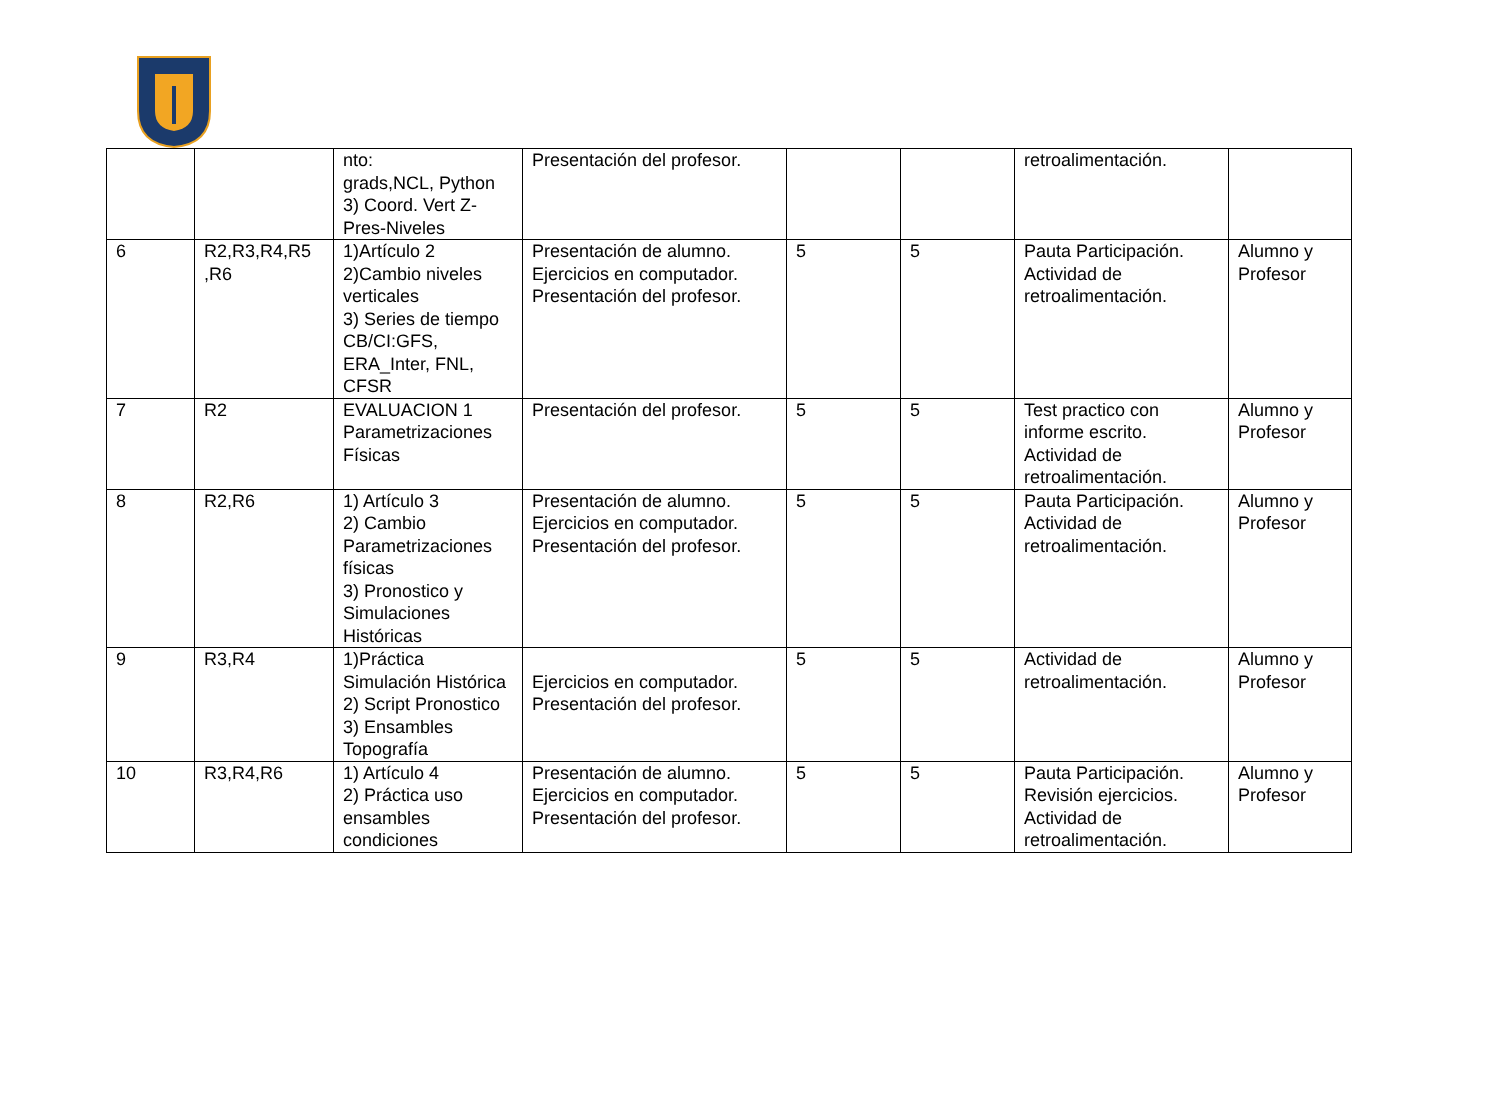| | | nto: grads,NCL, Python 3) Coord. Vert Z-Pres-Niveles | Presentación del profesor. | | | retroalimentación. | |
| 6 | R2,R3,R4,R5 ,R6 | 1)Artículo 2 2)Cambio niveles verticales 3) Series de tiempo CB/CI:GFS, ERA_Inter, FNL, CFSR | Presentación de alumno. Ejercicios en computador. Presentación del profesor. | 5 | 5 | Pauta Participación. Actividad de retroalimentación. | Alumno y Profesor |
| 7 | R2 | EVALUACION 1 Parametrizaciones Físicas | Presentación del profesor. | 5 | 5 | Test practico con informe escrito. Actividad de retroalimentación. | Alumno y Profesor |
| 8 | R2,R6 | 1) Artículo 3 2) Cambio Parametrizaciones físicas 3) Pronostico y Simulaciones Históricas | Presentación de alumno. Ejercicios en computador. Presentación del profesor. | 5 | 5 | Pauta Participación. Actividad de retroalimentación. | Alumno y Profesor |
| 9 | R3,R4 | 1)Práctica Simulación Histórica 2) Script Pronostico 3) Ensambles Topografía | Ejercicios en computador. Presentación del profesor. | 5 | 5 | Actividad de retroalimentación. | Alumno y Profesor |
| 10 | R3,R4,R6 | 1) Artículo 4 2) Práctica uso ensambles condiciones | Presentación de alumno. Ejercicios en computador. Presentación del profesor. | 5 | 5 | Pauta Participación. Revisión ejercicios. Actividad de retroalimentación. | Alumno y Profesor |